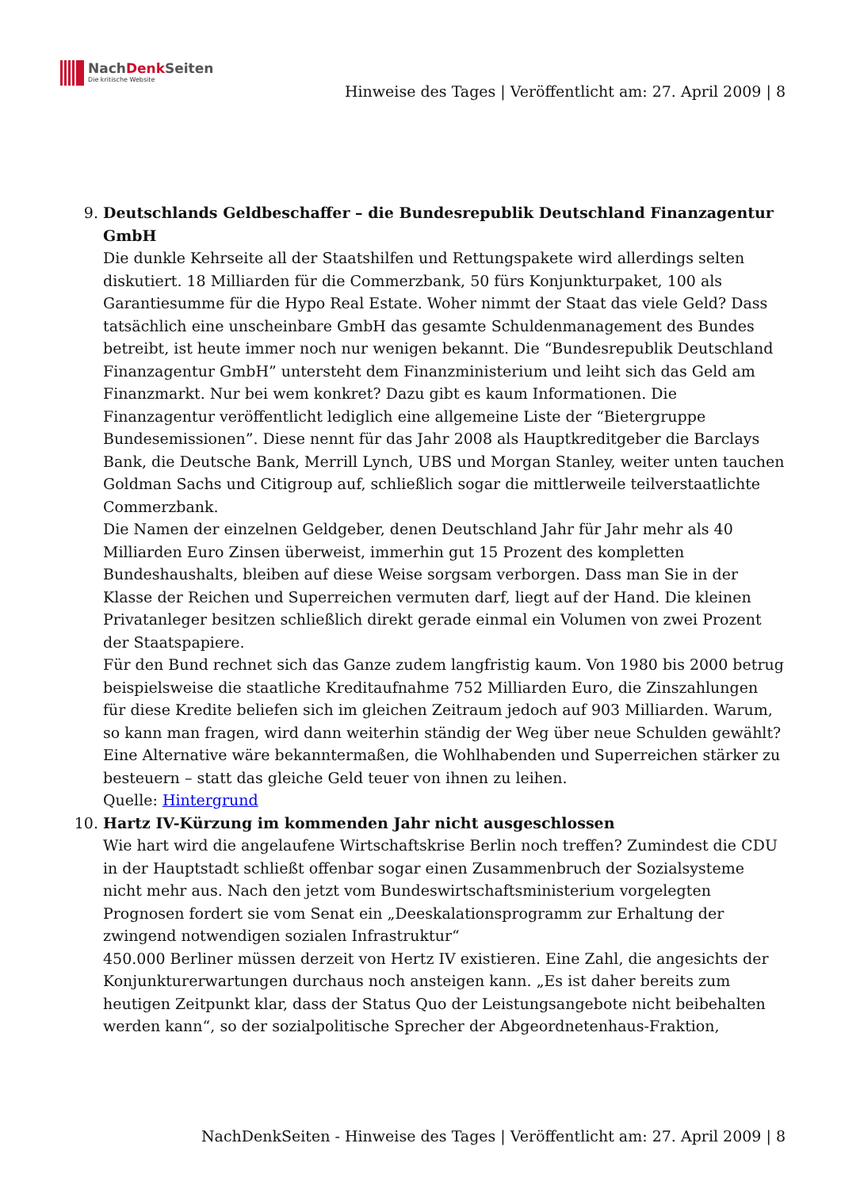NachDenk Seiten
Die kritische Website
Hinweise des Tages | Veröffentlicht am: 27. April 2009 | 8
9. Deutschlands Geldbeschaffer – die Bundesrepublik Deutschland Finanzagentur GmbH
Die dunkle Kehrseite all der Staatshilfen und Rettungspakete wird allerdings selten diskutiert. 18 Milliarden für die Commerzbank, 50 fürs Konjunkturpaket, 100 als Garantiesumme für die Hypo Real Estate. Woher nimmt der Staat das viele Geld? Dass tatsächlich eine unscheinbare GmbH das gesamte Schuldenmanagement des Bundes betreibt, ist heute immer noch nur wenigen bekannt. Die “Bundesrepublik Deutschland Finanzagentur GmbH” untersteht dem Finanzministerium und leiht sich das Geld am Finanzmarkt. Nur bei wem konkret? Dazu gibt es kaum Informationen. Die Finanzagentur veröffentlicht lediglich eine allgemeine Liste der “Bietergruppe Bundesemissionen”. Diese nennt für das Jahr 2008 als Hauptkreditgeber die Barclays Bank, die Deutsche Bank, Merrill Lynch, UBS und Morgan Stanley, weiter unten tauchen Goldman Sachs und Citigroup auf, schließlich sogar die mittlerweile teilverstaatlichte Commerzbank.
Die Namen der einzelnen Geldgeber, denen Deutschland Jahr für Jahr mehr als 40 Milliarden Euro Zinsen überweist, immerhin gut 15 Prozent des kompletten Bundeshaushalts, bleiben auf diese Weise sorgsam verborgen. Dass man Sie in der Klasse der Reichen und Superreichen vermuten darf, liegt auf der Hand. Die kleinen Privatanleger besitzen schließlich direkt gerade einmal ein Volumen von zwei Prozent der Staatspapiere.
Für den Bund rechnet sich das Ganze zudem langfristig kaum. Von 1980 bis 2000 betrug beispielsweise die staatliche Kreditaufnahme 752 Milliarden Euro, die Zinszahlungen für diese Kredite beliefen sich im gleichen Zeitraum jedoch auf 903 Milliarden. Warum, so kann man fragen, wird dann weiterhin ständig der Weg über neue Schulden gewählt? Eine Alternative wäre bekanntermaßen, die Wohlhabenden und Superreichen stärker zu besteuern – statt das gleiche Geld teuer von ihnen zu leihen.
Quelle: Hintergrund
10. Hartz IV-Kürzung im kommenden Jahr nicht ausgeschlossen
Wie hart wird die angelaufene Wirtschaftskrise Berlin noch treffen? Zumindest die CDU in der Hauptstadt schließt offenbar sogar einen Zusammenbruch der Sozialsysteme nicht mehr aus. Nach den jetzt vom Bundeswirtschaftsministerium vorgelegten Prognosen fordert sie vom Senat ein „Deeskalationsprogramm zur Erhaltung der zwingend notwendigen sozialen Infrastruktur“
450.000 Berliner müssen derzeit von Hertz IV existieren. Eine Zahl, die angesichts der Konjunkturerwartungen durchaus noch ansteigen kann. „Es ist daher bereits zum heutigen Zeitpunkt klar, dass der Status Quo der Leistungsangebote nicht beibehalten werden kann“, so der sozialpolitische Sprecher der Abgeordnetenhaus-Fraktion,
NachDenkSeiten - Hinweise des Tages | Veröffentlicht am: 27. April 2009 | 8